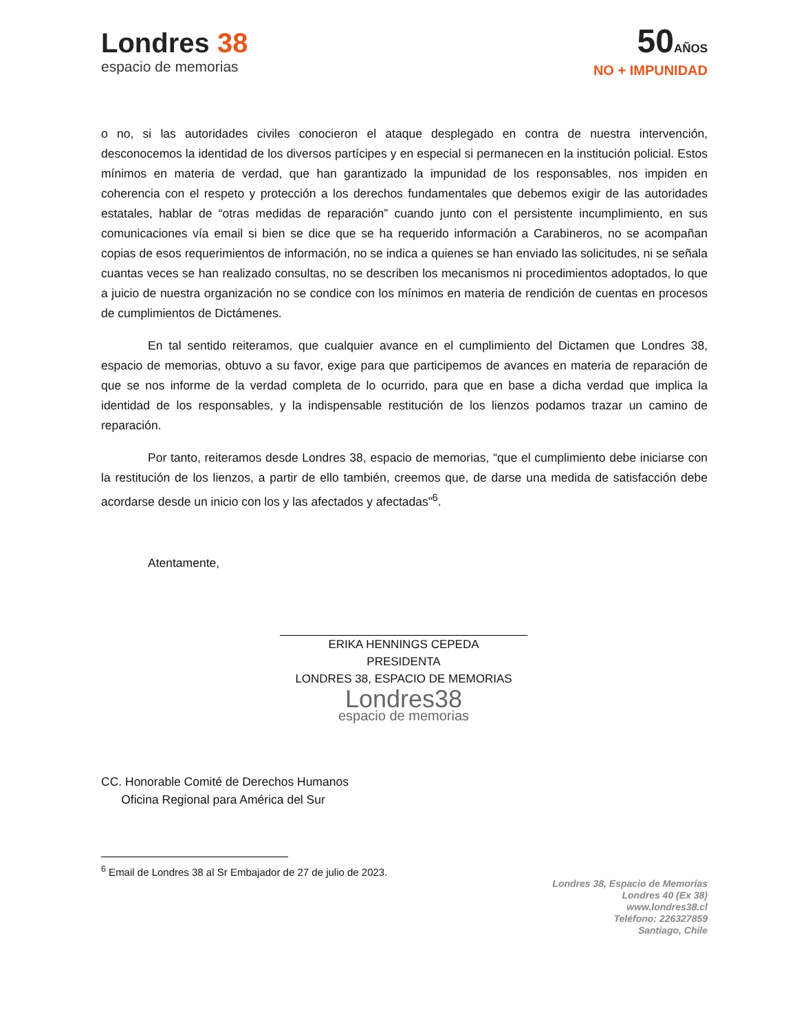Londres 38
espacio de memorias
50AÑOS
NO + IMPUNIDAD
o no, si las autoridades civiles conocieron el ataque desplegado en contra de nuestra intervención, desconocemos la identidad de los diversos partícipes y en especial si permanecen en la institución policial. Estos mínimos en materia de verdad, que han garantizado la impunidad de los responsables, nos impiden en coherencia con el respeto y protección a los derechos fundamentales que debemos exigir de las autoridades estatales, hablar de “otras medidas de reparación” cuando junto con el persistente incumplimiento, en sus comunicaciones vía email si bien se dice que se ha requerido información a Carabineros, no se acompañan copias de esos requerimientos de información, no se indica a quienes se han enviado las solicitudes, ni se señala cuantas veces se han realizado consultas, no se describen los mecanismos ni procedimientos adoptados, lo que a juicio de nuestra organización no se condice con los mínimos en materia de rendición de cuentas en procesos de cumplimientos de Dictámenes.
En tal sentido reiteramos, que cualquier avance en el cumplimiento del Dictamen que Londres 38, espacio de memorias, obtuvo a su favor, exige para que participemos de avances en materia de reparación de que se nos informe de la verdad completa de lo ocurrido, para que en base a dicha verdad que implica la identidad de los responsables, y la indispensable restitución de los lienzos podamos trazar un camino de reparación.
Por tanto, reiteramos desde Londres 38, espacio de memorias, “que el cumplimiento debe iniciarse con la restitución de los lienzos, a partir de ello también, creemos que, de darse una medida de satisfacción debe acordarse desde un inicio con los y las afectados y afectadas”<sup>6</sup>.
Atentamente,
ERIKA HENNINGS CEPEDA
PRESIDENTA
LONDRES 38, ESPACIO DE MEMORIAS
Londres38
espacio de memorias
CC. Honorable Comité de Derechos Humanos
Oficina Regional para América del Sur
<sup>6</sup> Email de Londres 38 al Sr Embajador de 27 de julio de 2023.
Londres 38, Espacio de Memorias
Londres 40 (Ex 38)
www.londres38.cl
Teléfono: 226327859
Santiago, Chile